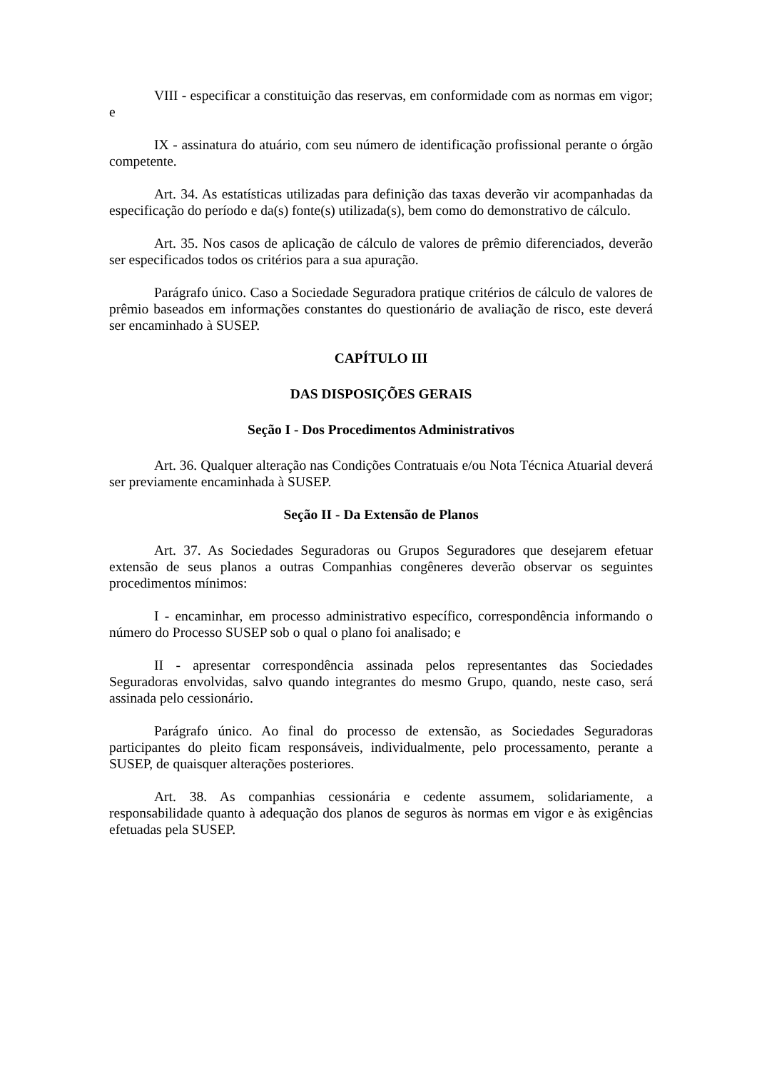VIII - especificar a constituição das reservas, em conformidade com as normas em vigor; e
IX - assinatura do atuário, com seu número de identificação profissional perante o órgão competente.
Art. 34. As estatísticas utilizadas para definição das taxas deverão vir acompanhadas da especificação do período e da(s) fonte(s) utilizada(s), bem como do demonstrativo de cálculo.
Art. 35. Nos casos de aplicação de cálculo de valores de prêmio diferenciados, deverão ser especificados todos os critérios para a sua apuração.
Parágrafo único. Caso a Sociedade Seguradora pratique critérios de cálculo de valores de prêmio baseados em informações constantes do questionário de avaliação de risco, este deverá ser encaminhado à SUSEP.
CAPÍTULO III
DAS DISPOSIÇÕES GERAIS
Seção I - Dos Procedimentos Administrativos
Art. 36. Qualquer alteração nas Condições Contratuais e/ou Nota Técnica Atuarial deverá ser previamente encaminhada à SUSEP.
Seção II - Da Extensão de Planos
Art. 37. As Sociedades Seguradoras ou Grupos Seguradores que desejarem efetuar extensão de seus planos a outras Companhias congêneres deverão observar os seguintes procedimentos mínimos:
I - encaminhar, em processo administrativo específico, correspondência informando o número do Processo SUSEP sob o qual o plano foi analisado; e
II - apresentar correspondência assinada pelos representantes das Sociedades Seguradoras envolvidas, salvo quando integrantes do mesmo Grupo, quando, neste caso, será assinada pelo cessionário.
Parágrafo único. Ao final do processo de extensão, as Sociedades Seguradoras participantes do pleito ficam responsáveis, individualmente, pelo processamento, perante a SUSEP, de quaisquer alterações posteriores.
Art. 38. As companhias cessionária e cedente assumem, solidariamente, a responsabilidade quanto à adequação dos planos de seguros às normas em vigor e às exigências efetuadas pela SUSEP.